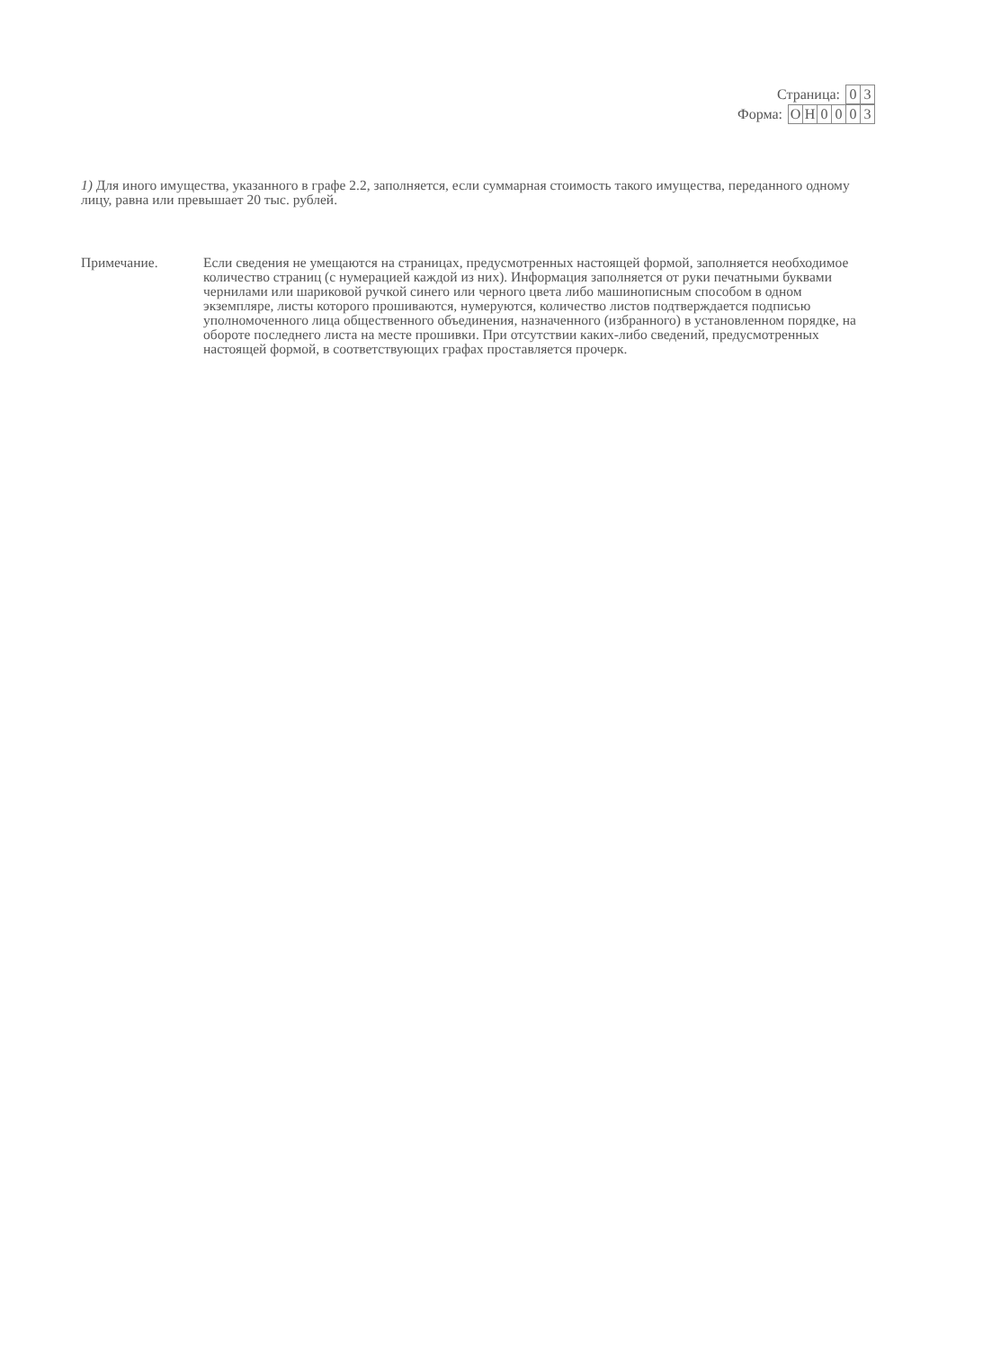Страница:
| 0 | 3 |
Форма:
| О | Н | 0 | 0 | 0 | 3 |
1) Для иного имущества, указанного в графе 2.2, заполняется, если суммарная стоимость такого имущества, переданного одному лицу, равна или превышает 20 тыс. рублей.
Примечание. Если сведения не умещаются на страницах, предусмотренных настоящей формой, заполняется необходимое количество страниц (с нумерацией каждой из них). Информация заполняется от руки печатными буквами чернилами или шариковой ручкой синего или черного цвета либо машинописным способом в одном экземпляре, листы которого прошиваются, нумеруются, количество листов подтверждается подписью уполномоченного лица общественного объединения, назначенного (избранного) в установленном порядке, на обороте последнего листа на месте прошивки. При отсутствии каких-либо сведений, предусмотренных настоящей формой, в соответствующих графах проставляется прочерк.